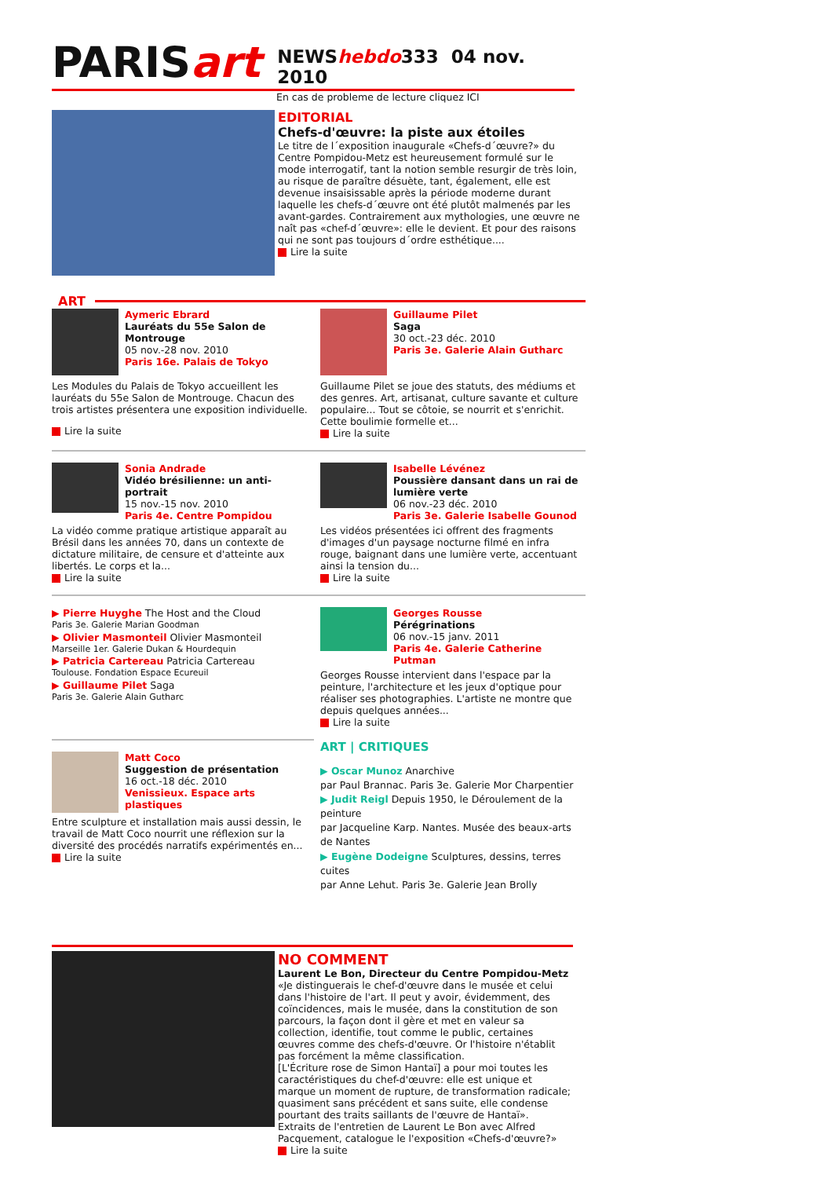PARISart
NEWShebdo333 04 nov. 2010
En cas de probleme de lecture cliquez ICI
EDITORIAL
Chefs-d'œuvre: la piste aux étoiles
Le titre de l´exposition inaugurale «Chefs-d´œuvre?» du Centre Pompidou-Metz est heureusement formulé sur le mode interrogatif, tant la notion semble resurgir de très loin, au risque de paraître désuète, tant, également, elle est devenue insaisissable après la période moderne durant laquelle les chefs-d´œuvre ont été plutôt malmenés par les avant-gardes. Contrairement aux mythologies, une œuvre ne naît pas «chef-d´œuvre»: elle le devient. Et pour des raisons qui ne sont pas toujours d´ordre esthétique....
Lire la suite
ART
Aymeric Ebrard
Lauréats du 55e Salon de Montrouge
05 nov.-28 nov. 2010
Paris 16e. Palais de Tokyo
Les Modules du Palais de Tokyo accueillent les lauréats du 55e Salon de Montrouge. Chacun des trois artistes présentera une exposition individuelle.
Lire la suite
Guillaume Pilet
Saga
30 oct.-23 déc. 2010
Paris 3e. Galerie Alain Gutharc
Guillaume Pilet se joue des statuts, des médiums et des genres. Art, artisanat, culture savante et culture populaire... Tout se côtoie, se nourrit et s'enrichit. Cette boulimie formelle et...
Lire la suite
Sonia Andrade
Vidéo brésilienne: un anti-portrait
15 nov.-15 nov. 2010
Paris 4e. Centre Pompidou
La vidéo comme pratique artistique apparaît au Brésil dans les années 70, dans un contexte de dictature militaire, de censure et d'atteinte aux libertés. Le corps et la...
Lire la suite
Isabelle Lévénez
Poussière dansant dans un rai de lumière verte
06 nov.-23 déc. 2010
Paris 3e. Galerie Isabelle Gounod
Les vidéos présentées ici offrent des fragments d'images d'un paysage nocturne filmé en infra rouge, baignant dans une lumière verte, accentuant ainsi la tension du...
Lire la suite
▶ Pierre Huyghe The Host and the Cloud
Paris 3e. Galerie Marian Goodman
▶ Olivier Masmonteil Olivier Masmonteil
Marseille 1er. Galerie Dukan & Hourdequin
▶ Patricia Cartereau Patricia Cartereau
Toulouse. Fondation Espace Ecureuil
▶ Guillaume Pilet Saga
Paris 3e. Galerie Alain Gutharc
Georges Rousse
Pérégrinations
06 nov.-15 janv. 2011
Paris 4e. Galerie Catherine Putman
Georges Rousse intervient dans l'espace par la peinture, l'architecture et les jeux d'optique pour réaliser ses photographies. L'artiste ne montre que depuis quelques années...
Lire la suite
Matt Coco
Suggestion de présentation
16 oct.-18 déc. 2010
Venissieux. Espace arts plastiques
Entre sculpture et installation mais aussi dessin, le travail de Matt Coco nourrit une réflexion sur la diversité des procédés narratifs expérimentés en...
Lire la suite
ART | CRITIQUES
▶ Oscar Munoz Anarchive
par Paul Brannac. Paris 3e. Galerie Mor Charpentier
▶ Judit Reigl Depuis 1950, le Déroulement de la peinture
par Jacqueline Karp. Nantes. Musée des beaux-arts de Nantes
▶ Eugène Dodeigne Sculptures, dessins, terres cuites
par Anne Lehut. Paris 3e. Galerie Jean Brolly
NO COMMENT
Laurent Le Bon, Directeur du Centre Pompidou-Metz
«Je distinguerais le chef-d'œuvre dans le musée et celui dans l'histoire de l'art. Il peut y avoir, évidemment, des coïncidences, mais le musée, dans la constitution de son parcours, la façon dont il gère et met en valeur sa collection, identifie, tout comme le public, certaines œuvres comme des chefs-d'œuvre. Or l'histoire n'établit pas forcément la même classification.
[L'Écriture rose de Simon Hantaï] a pour moi toutes les caractéristiques du chef-d'œuvre: elle est unique et marque un moment de rupture, de transformation radicale; quasiment sans précédent et sans suite, elle condense pourtant des traits saillants de l'œuvre de Hantaï».
Extraits de l'entretien de Laurent Le Bon avec Alfred Pacquement, catalogue le l'exposition «Chefs-d'œuvre?»
Lire la suite